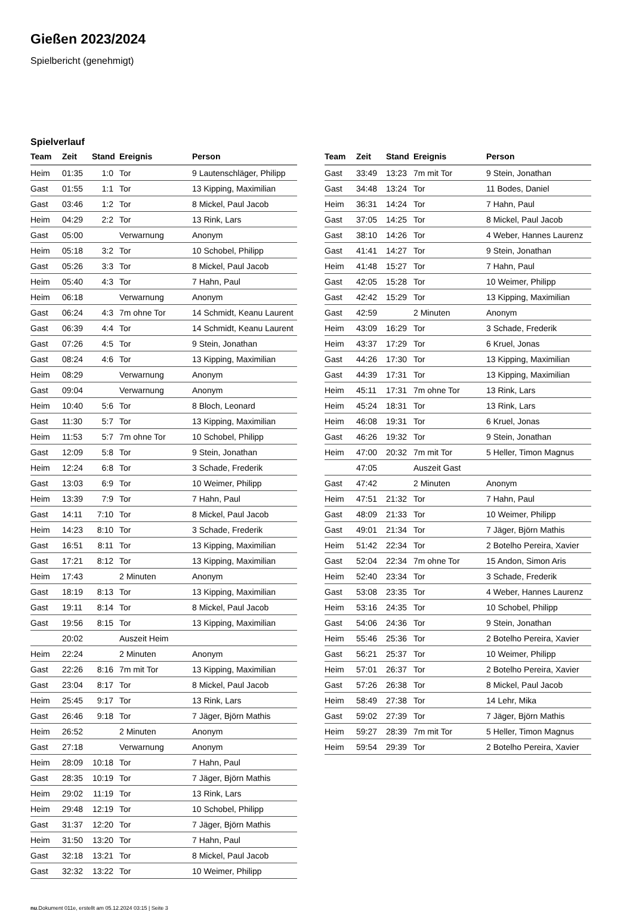Gießen 2023/2024
Spielbericht (genehmigt)
Spielverlauf
| Team | Zeit | Stand | Ereignis | Person |
| --- | --- | --- | --- | --- |
| Heim | 01:35 | 1:0 | Tor | 9 Lautenschläger, Philipp |
| Gast | 01:55 | 1:1 | Tor | 13 Kipping, Maximilian |
| Gast | 03:46 | 1:2 | Tor | 8 Mickel, Paul Jacob |
| Heim | 04:29 | 2:2 | Tor | 13 Rink, Lars |
| Gast | 05:00 | | Verwarnung | Anonym |
| Heim | 05:18 | 3:2 | Tor | 10 Schobel, Philipp |
| Gast | 05:26 | 3:3 | Tor | 8 Mickel, Paul Jacob |
| Heim | 05:40 | 4:3 | Tor | 7 Hahn, Paul |
| Heim | 06:18 | | Verwarnung | Anonym |
| Gast | 06:24 | 4:3 | 7m ohne Tor | 14 Schmidt, Keanu Laurent |
| Gast | 06:39 | 4:4 | Tor | 14 Schmidt, Keanu Laurent |
| Gast | 07:26 | 4:5 | Tor | 9 Stein, Jonathan |
| Gast | 08:24 | 4:6 | Tor | 13 Kipping, Maximilian |
| Heim | 08:29 | | Verwarnung | Anonym |
| Gast | 09:04 | | Verwarnung | Anonym |
| Heim | 10:40 | 5:6 | Tor | 8 Bloch, Leonard |
| Gast | 11:30 | 5:7 | Tor | 13 Kipping, Maximilian |
| Heim | 11:53 | 5:7 | 7m ohne Tor | 10 Schobel, Philipp |
| Gast | 12:09 | 5:8 | Tor | 9 Stein, Jonathan |
| Heim | 12:24 | 6:8 | Tor | 3 Schade, Frederik |
| Gast | 13:03 | 6:9 | Tor | 10 Weimer, Philipp |
| Heim | 13:39 | 7:9 | Tor | 7 Hahn, Paul |
| Gast | 14:11 | 7:10 | Tor | 8 Mickel, Paul Jacob |
| Heim | 14:23 | 8:10 | Tor | 3 Schade, Frederik |
| Gast | 16:51 | 8:11 | Tor | 13 Kipping, Maximilian |
| Gast | 17:21 | 8:12 | Tor | 13 Kipping, Maximilian |
| Heim | 17:43 | | 2 Minuten | Anonym |
| Gast | 18:19 | 8:13 | Tor | 13 Kipping, Maximilian |
| Gast | 19:11 | 8:14 | Tor | 8 Mickel, Paul Jacob |
| Gast | 19:56 | 8:15 | Tor | 13 Kipping, Maximilian |
| | 20:02 | | Auszeit Heim | |
| Heim | 22:24 | | 2 Minuten | Anonym |
| Gast | 22:26 | 8:16 | 7m mit Tor | 13 Kipping, Maximilian |
| Gast | 23:04 | 8:17 | Tor | 8 Mickel, Paul Jacob |
| Heim | 25:45 | 9:17 | Tor | 13 Rink, Lars |
| Gast | 26:46 | 9:18 | Tor | 7 Jäger, Björn Mathis |
| Heim | 26:52 | | 2 Minuten | Anonym |
| Gast | 27:18 | | Verwarnung | Anonym |
| Heim | 28:09 | 10:18 | Tor | 7 Hahn, Paul |
| Gast | 28:35 | 10:19 | Tor | 7 Jäger, Björn Mathis |
| Heim | 29:02 | 11:19 | Tor | 13 Rink, Lars |
| Heim | 29:48 | 12:19 | Tor | 10 Schobel, Philipp |
| Gast | 31:37 | 12:20 | Tor | 7 Jäger, Björn Mathis |
| Heim | 31:50 | 13:20 | Tor | 7 Hahn, Paul |
| Gast | 32:18 | 13:21 | Tor | 8 Mickel, Paul Jacob |
| Gast | 32:32 | 13:22 | Tor | 10 Weimer, Philipp |
| Team | Zeit | Stand | Ereignis | Person |
| --- | --- | --- | --- | --- |
| Gast | 33:49 | 13:23 | 7m mit Tor | 9 Stein, Jonathan |
| Gast | 34:48 | 13:24 | Tor | 11 Bodes, Daniel |
| Heim | 36:31 | 14:24 | Tor | 7 Hahn, Paul |
| Gast | 37:05 | 14:25 | Tor | 8 Mickel, Paul Jacob |
| Gast | 38:10 | 14:26 | Tor | 4 Weber, Hannes Laurenz |
| Gast | 41:41 | 14:27 | Tor | 9 Stein, Jonathan |
| Heim | 41:48 | 15:27 | Tor | 7 Hahn, Paul |
| Gast | 42:05 | 15:28 | Tor | 10 Weimer, Philipp |
| Gast | 42:42 | 15:29 | Tor | 13 Kipping, Maximilian |
| Gast | 42:59 | | 2 Minuten | Anonym |
| Heim | 43:09 | 16:29 | Tor | 3 Schade, Frederik |
| Heim | 43:37 | 17:29 | Tor | 6 Kruel, Jonas |
| Gast | 44:26 | 17:30 | Tor | 13 Kipping, Maximilian |
| Gast | 44:39 | 17:31 | Tor | 13 Kipping, Maximilian |
| Heim | 45:11 | 17:31 | 7m ohne Tor | 13 Rink, Lars |
| Heim | 45:24 | 18:31 | Tor | 13 Rink, Lars |
| Heim | 46:08 | 19:31 | Tor | 6 Kruel, Jonas |
| Gast | 46:26 | 19:32 | Tor | 9 Stein, Jonathan |
| Heim | 47:00 | 20:32 | 7m mit Tor | 5 Heller, Timon Magnus |
| | 47:05 | | Auszeit Gast | |
| Gast | 47:42 | | 2 Minuten | Anonym |
| Heim | 47:51 | 21:32 | Tor | 7 Hahn, Paul |
| Gast | 48:09 | 21:33 | Tor | 10 Weimer, Philipp |
| Gast | 49:01 | 21:34 | Tor | 7 Jäger, Björn Mathis |
| Heim | 51:42 | 22:34 | Tor | 2 Botelho Pereira, Xavier |
| Gast | 52:04 | 22:34 | 7m ohne Tor | 15 Andon, Simon Aris |
| Heim | 52:40 | 23:34 | Tor | 3 Schade, Frederik |
| Gast | 53:08 | 23:35 | Tor | 4 Weber, Hannes Laurenz |
| Heim | 53:16 | 24:35 | Tor | 10 Schobel, Philipp |
| Gast | 54:06 | 24:36 | Tor | 9 Stein, Jonathan |
| Heim | 55:46 | 25:36 | Tor | 2 Botelho Pereira, Xavier |
| Gast | 56:21 | 25:37 | Tor | 10 Weimer, Philipp |
| Heim | 57:01 | 26:37 | Tor | 2 Botelho Pereira, Xavier |
| Gast | 57:26 | 26:38 | Tor | 8 Mickel, Paul Jacob |
| Heim | 58:49 | 27:38 | Tor | 14 Lehr, Mika |
| Gast | 59:02 | 27:39 | Tor | 7 Jäger, Björn Mathis |
| Heim | 59:27 | 28:39 | 7m mit Tor | 5 Heller, Timon Magnus |
| Heim | 59:54 | 29:39 | Tor | 2 Botelho Pereira, Xavier |
nu.Dokument 011e, erstellt am 05.12.2024 03:15 | Seite 3